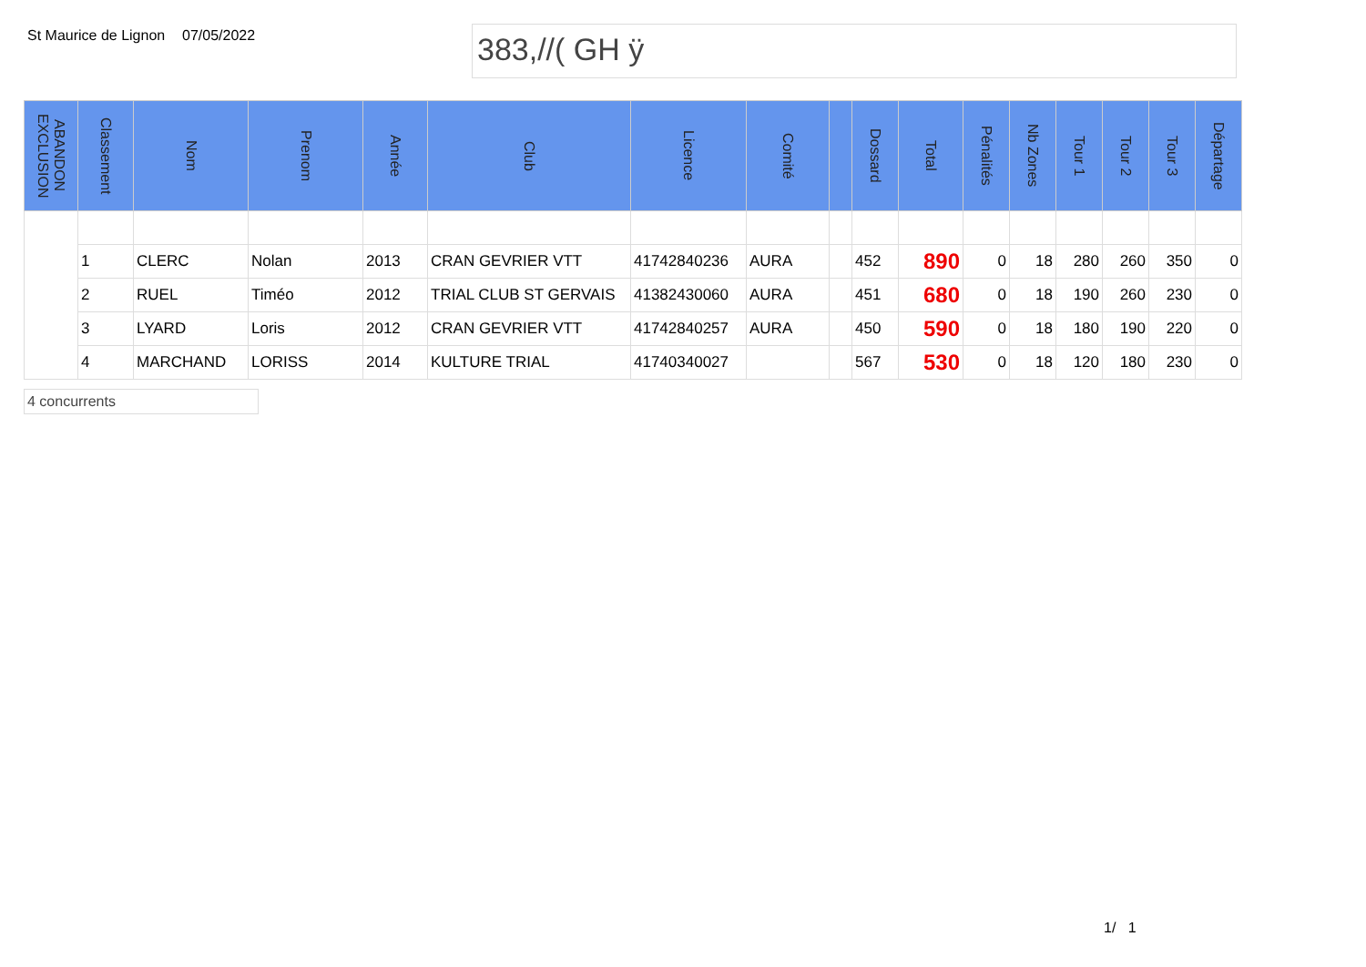St Maurice de Lignon
07/05/2022
383,//( GH ÿ
| ABANDON EXCLUSION | Classement | Nom | Prenom | Année | Club | Licence | Comité | | Dossard | Total | Pénalités | Nb Zones | Tour 1 | Tour 2 | Tour 3 | Départage |
| --- | --- | --- | --- | --- | --- | --- | --- | --- | --- | --- | --- | --- | --- | --- | --- | --- |
| | 1 | CLERC | Nolan | 2013 | CRAN GEVRIER VTT | 41742840236 | AURA | | 452 | 890 | 0 | 18 | 280 | 260 | 350 | 0 |
| | 2 | RUEL | Timéo | 2012 | TRIAL CLUB ST GERVAIS | 41382430060 | AURA | | 451 | 680 | 0 | 18 | 190 | 260 | 230 | 0 |
| | 3 | LYARD | Loris | 2012 | CRAN GEVRIER VTT | 41742840257 | AURA | | 450 | 590 | 0 | 18 | 180 | 190 | 220 | 0 |
| | 4 | MARCHAND | LORISS | 2014 | KULTURE TRIAL | 41740340027 | | | 567 | 530 | 0 | 18 | 120 | 180 | 230 | 0 |
4 concurrents
1/ 1